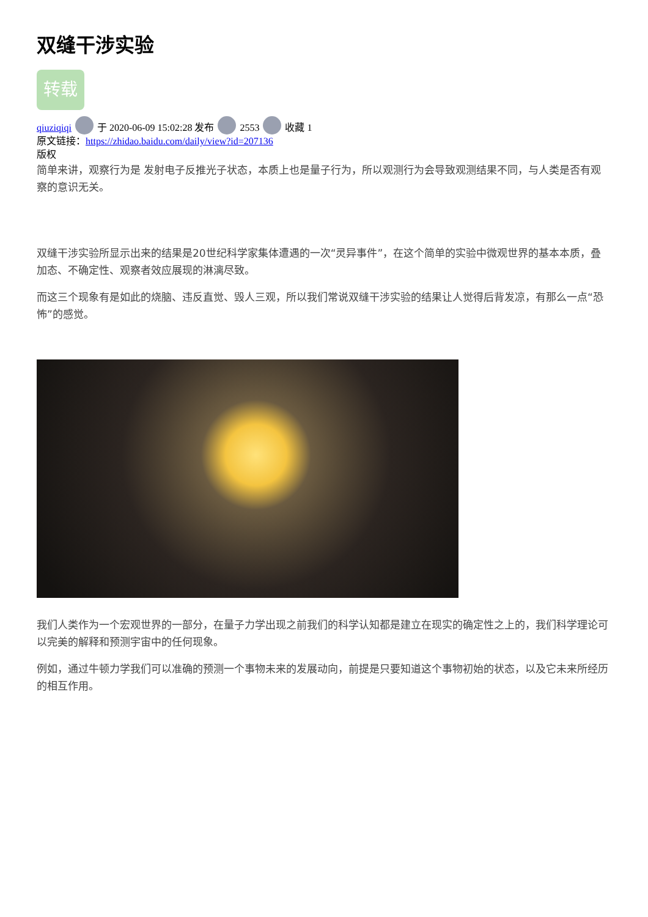双缝干涉实验
转载
qiuziqiqi 于 2020-06-09 15:02:28 发布 2553 收藏 1
原文链接：https://zhidao.baidu.com/daily/view?id=207136
版权
简单来讲，观察行为是 发射电子反推光子状态，本质上也是量子行为，所以观测行为会导致观测结果不同，与人类是否有观察的意识无关。
双缝干涉实验所显示出来的结果是20世纪科学家集体遭遇的一次“灵异事件”，在这个简单的实验中微观世界的基本本质，叠加态、不确定性、观察者效应展现的淋漓尽致。
而这三个现象有是如此的烧脑、违反直觉、毁人三观，所以我们常说双缝干涉实验的结果让人觉得后背发凉，有那么一点“恐怖”的感觉。
我们人类作为一个宏观世界的一部分，在量子力学出现之前我们的科学认知都是建立在现实的确定性之上的，我们科学理论可以完美的解释和预测宇宙中的任何现象。
例如，通过牛顿力学我们可以准确的预测一个事物未来的发展动向，前提是只要知道这个事物初始的状态，以及它未来所经历的相互作用。